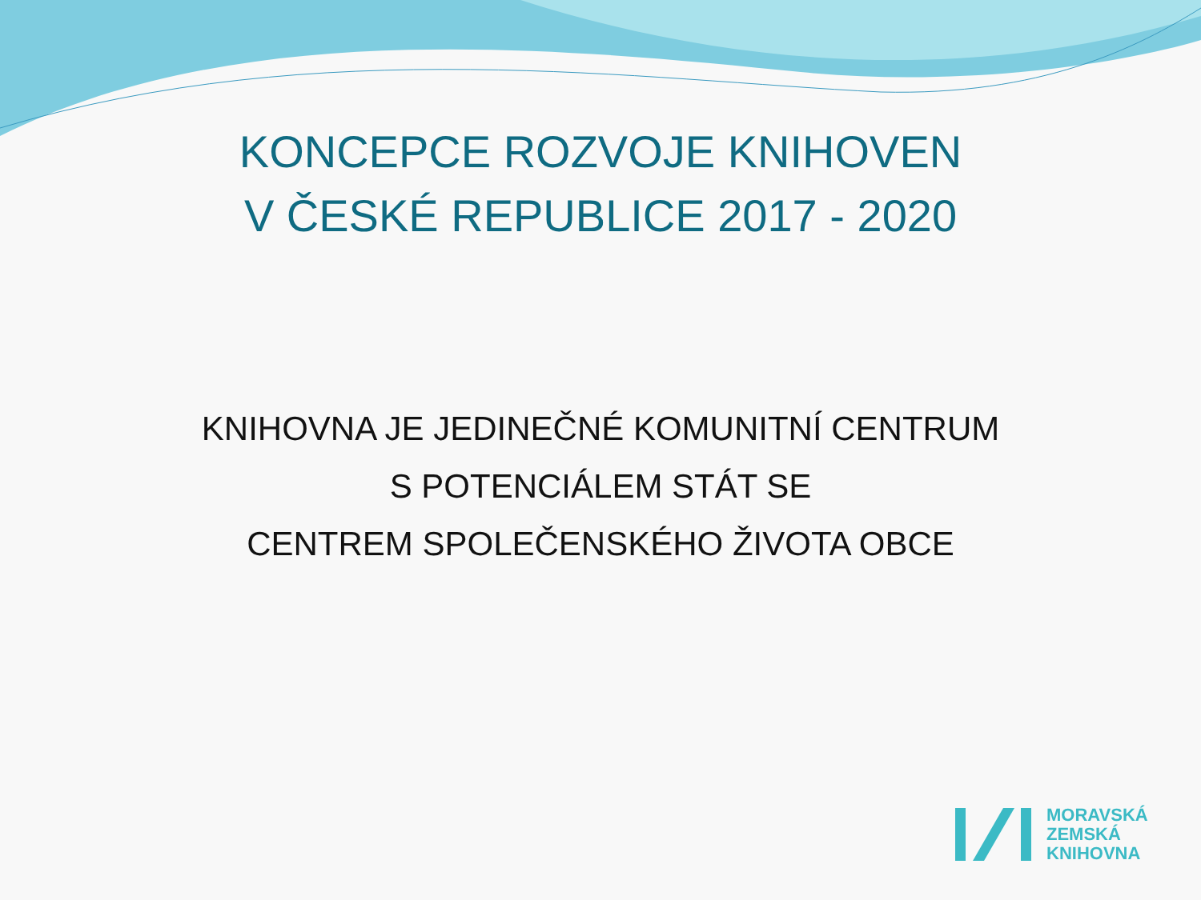KONCEPCE ROZVOJE KNIHOVEN
V ČESKÉ REPUBLICE 2017 - 2020
KNIHOVNA JE JEDINEČNÉ KOMUNITNÍ CENTRUM
S POTENCIÁLEM STÁT SE
CENTREM SPOLEČENSKÉHO ŽIVOTA OBCE
MORAVSKÁ
ZEMSKÁ
KNIHOVNA